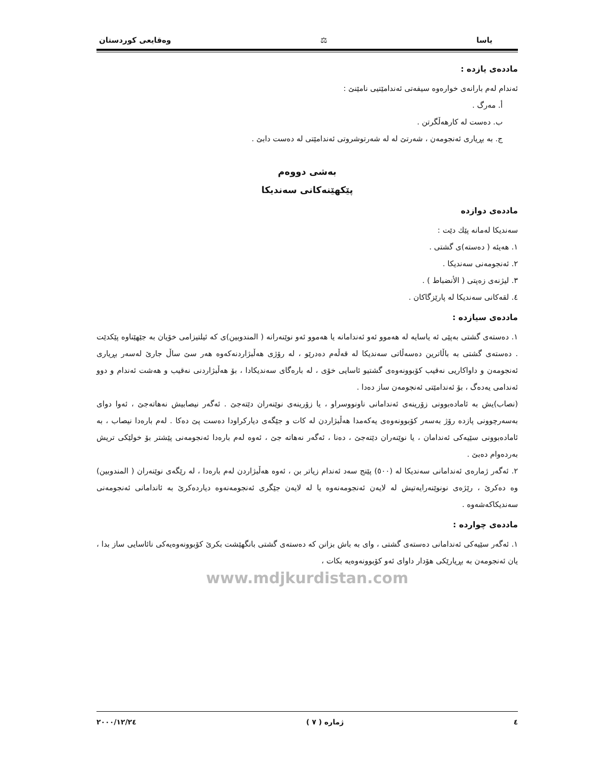یاسا ⚖ وەقایعی كوردستان
ماددەی یازدە :
ئەندام لەم بارانەی خوارەوە سیفەتی ئەندامێتیی نامێنێ :
أ. مەرگ .
ب. دەست لە كارهەڵگرتن .
ج. بە بڕیاری ئەنجومەن ، شەرتێ لە لە شەرتوشروتی ئەندامێتی لە دەست دابێ .
بەشی دووەم
پێكهێنەكانی سەندیكا
ماددەی دوازدە
سەندیكا لەمانە پێك دێت :
١. هەیئە ( دەستە)ی گشتی .
٢. ئەنجومەنی سەندیكا .
٣. لیژنەی زەپتی ( الأنضباط ) .
٤. لقەكانی سەندیكا لە پارێزگاكان .
ماددەی سیازدە :
١. دەستەی گشتی بەپێی ئە یاسایە لە هەموو ئەو ئەندامانە یا هەموو ئەو نوێنەرانە ( المندوبین)ی كە ئیلتیزامی خۆیان بە جێهێناوە پێكدێت . دەستەی گشتی بە باڵاترین دەسەڵاتی سەندیكا لە قەڵەم دەدرێو ، لە رۆژی هەڵبژاردنەكەوە هەر سێ ساڵ جارێ لەسەر بڕیاری ئەنجومەن و داواكاریی نەقیب كۆبوونەوەی گشتیو ئاسایی خۆی ، لە بارەگای سەندیكادا ، بۆ هەڵبژاردنی نەقیب و هەشت ئەندام و دوو ئەندامی یەدەگ ، بۆ ئەندامێتی ئەنجومەن ساز دەدا .
(نصاب)یش بە ئامادەبوونی زۆرینەی ئەندامانی ناونووسراو ، یا زۆرینەی نوێنەران دێتەجێ . ئەگەر نیصابیش نەهاتەجێ ، ئەوا دوای بەسەرچوونی پازدە رۆژ بەسەر كۆبوونەوەی یەكەمدا هەڵبژاردن لە كات و جێگەی دیاركراودا دەست پێ دەكا . لەم بارەدا نیصاب ، بە ئامادەبوونی سێیەكی ئەندامان ، یا نوێنەران دێتەجێ ، دەنا ، ئەگەر نەهاتە جێ ، ئەوە لەم بارەدا ئەنجومەنی پێشتر بۆ خولێكی تریش بەردەوام دەبێ .
٢. ئەگەر ژمارەی ئەندامانی سەندیكا لە (٥٠٠) پێنج سەد ئەندام زیاتر بن ، ئەوە هەڵبژاردن لەم بارەدا ، لە رێگەی نوێنەران ( المندوبین) وە دەكرێ ، رێژەی نونوێنەرایەتیش لە لایەن ئەنجومەنەوە یا لە لایەن جێگری ئەنجومەنەوە دیاردەكرێ بە ئاندامانی ئەنجومەنی سەندیكاكەشەوە .
ماددەی چواردە :
١. ئەگەر سێیەكی ئەندامانی دەستەی گشتی ، وای بە باش بزانن كە دەستەی گشتی بانگهێشت بكرێ كۆبوونەوەیەكی نائاسایی ساز بدا ، یان ئەنجومەن بە بڕیارێكی هۆدار داوای ئەو كۆبوونەوەیە بكات ،
www.mdjkurdistan.com
٤ ژمارە ( ٧ ) ٢٠٠٠/١٢/٢٤